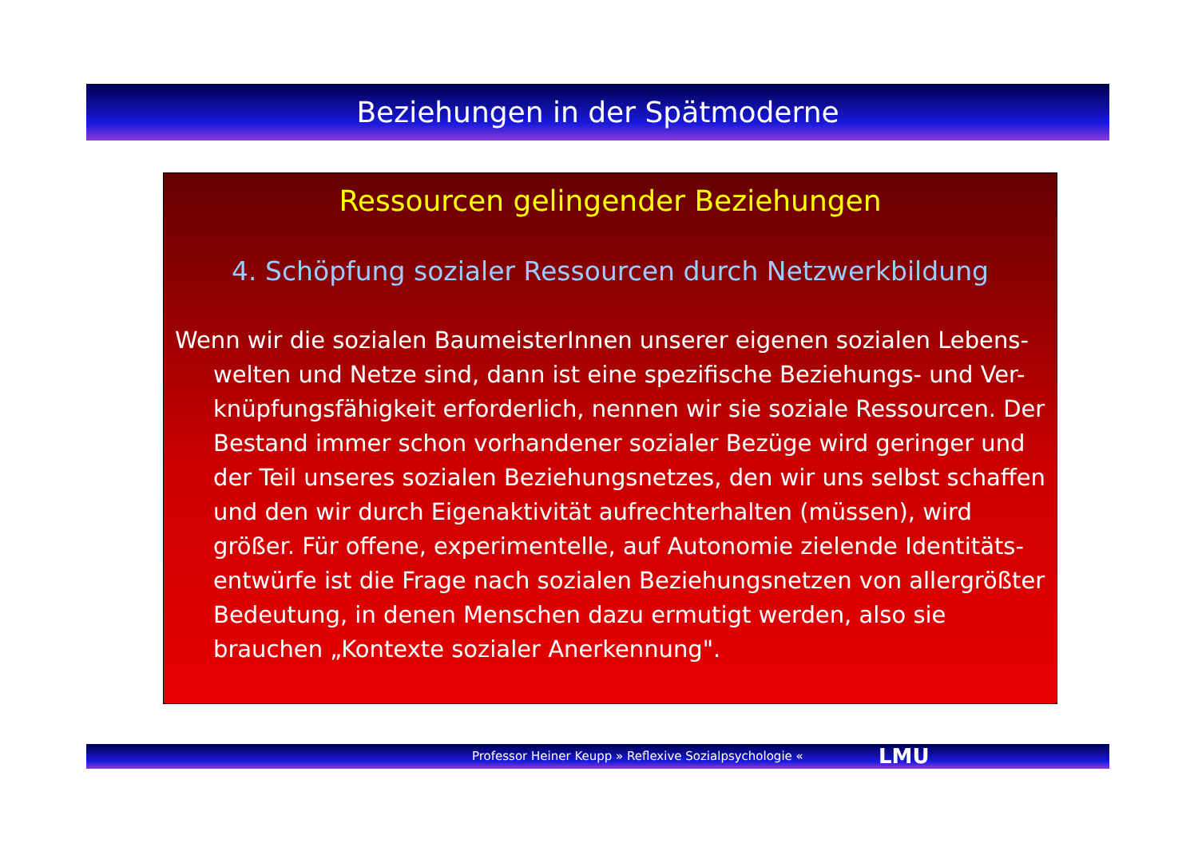Beziehungen in der Spätmoderne
Ressourcen gelingender Beziehungen
4. Schöpfung sozialer Ressourcen durch Netzwerkbildung
Wenn wir die sozialen BaumeisterInnen unserer eigenen sozialen Lebens-welten und Netze sind, dann ist eine spezifische Beziehungs- und Ver-knüpfungsfähigkeit erforderlich, nennen wir sie soziale Ressourcen. Der Bestand immer schon vorhandener sozialer Bezüge wird geringer und der Teil unseres sozialen Beziehungsnetzes, den wir uns selbst schaffen und den wir durch Eigenaktivität aufrechterhalten (müssen), wird größer. Für offene, experimentelle, auf Autonomie zielende Identitäts-entwürfe ist die Frage nach sozialen Beziehungsnetzen von allergrößter Bedeutung, in denen Menschen dazu ermutigt werden, also sie brauchen „Kontexte sozialer Anerkennung".
Professor Heiner Keupp » Reflexive Sozialpsychologie « LMU